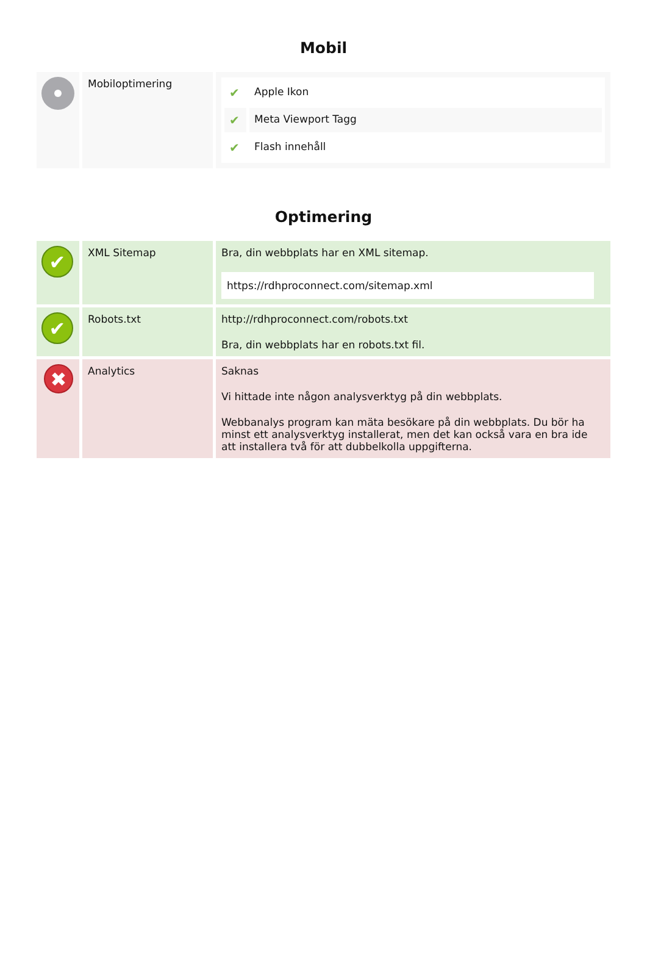Mobil
| | Mobiloptimering | / ✔ / Apple Ikon / / ✔ / Meta Viewport Tagg / / ✔ / Flash innehåll / |
Optimering
| ✔ | XML Sitemap | Bra, din webbplats har en XML sitemap. https://rdhproconnect.com/sitemap.xml |
| ✔ | Robots.txt | http://rdhproconnect.com/robots.txt Bra, din webbplats har en robots.txt fil. |
| ✖ | Analytics | Saknas Vi hittade inte någon analysverktyg på din webbplats. Webbanalys program kan mäta besökare på din webbplats. Du bör ha minst ett analysverktyg installerat, men det kan också vara en bra ide att installera två för att dubbelkolla uppgifterna. |